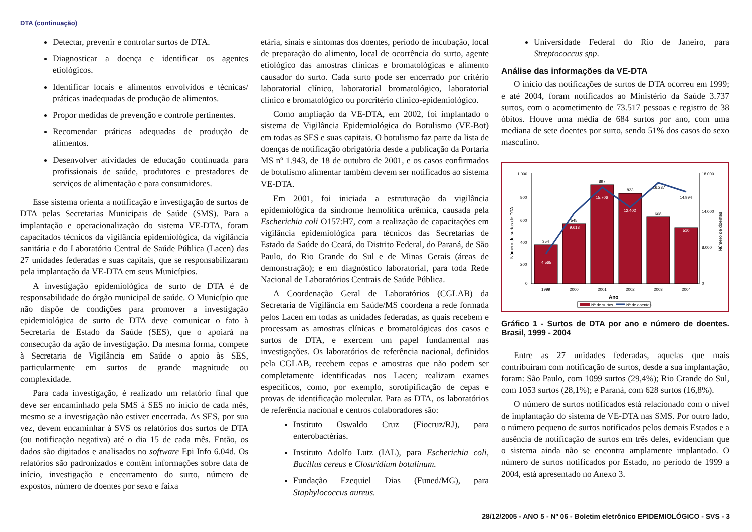DTA (continuação)
Detectar, prevenir e controlar surtos de DTA.
Diagnosticar a doença e identificar os agentes etiológicos.
Identificar locais e alimentos envolvidos e técnicas/ práticas inadequadas de produção de alimentos.
Propor medidas de prevenção e controle pertinentes.
Recomendar práticas adequadas de produção de alimentos.
Desenvolver atividades de educação continuada para profissionais de saúde, produtores e prestadores de serviços de alimentação e para consumidores.
Esse sistema orienta a notificação e investigação de surtos de DTA pelas Secretarias Municipais de Saúde (SMS). Para a implantação e operacionalização do sistema VE-DTA, foram capacitados técnicos da vigilância epidemiológica, da vigilância sanitária e do Laboratório Central de Saúde Pública (Lacen) das 27 unidades federadas e suas capitais, que se responsabilizaram pela implantação da VE-DTA em seus Municípios.
A investigação epidemiológica de surto de DTA é de responsabilidade do órgão municipal de saúde. O Município que não dispõe de condições para promover a investigação epidemiológica de surto de DTA deve comunicar o fato à Secretaria de Estado da Saúde (SES), que o apoiará na consecução da ação de investigação. Da mesma forma, compete à Secretaria de Vigilância em Saúde o apoio às SES, particularmente em surtos de grande magnitude ou complexidade.
Para cada investigação, é realizado um relatório final que deve ser encaminhado pela SMS à SES no início de cada mês, mesmo se a investigação não estiver encerrada. As SES, por sua vez, devem encaminhar à SVS os relatórios dos surtos de DTA (ou notificação negativa) até o dia 15 de cada mês. Então, os dados são digitados e analisados no software Epi Info 6.04d. Os relatórios são padronizados e contêm informações sobre data de início, investigação e encerramento do surto, número de expostos, número de doentes por sexo e faixa
etária, sinais e sintomas dos doentes, período de incubação, local de preparação do alimento, local de ocorrência do surto, agente etiológico das amostras clínicas e bromatológicas e alimento causador do surto. Cada surto pode ser encerrado por critério laboratorial clínico, laboratorial bromatológico, laboratorial clínico e bromatológico ou porcritério clínico-epidemiológico.
Como ampliação da VE-DTA, em 2002, foi implantado o sistema de Vigilância Epidemiológica do Botulismo (VE-Bot) em todas as SES e suas capitais. O botulismo faz parte da lista de doenças de notificação obrigatória desde a publicação da Portaria MS nº 1.943, de 18 de outubro de 2001, e os casos confirmados de botulismo alimentar também devem ser notificados ao sistema VE-DTA.
Em 2001, foi iniciada a estruturação da vigilância epidemiológica da síndrome hemolítica urêmica, causada pela Escherichia coli O157:H7, com a realização de capacitações em vigilância epidemiológica para técnicos das Secretarias de Estado da Saúde do Ceará, do Distrito Federal, do Paraná, de São Paulo, do Rio Grande do Sul e de Minas Gerais (áreas de demonstração); e em diagnóstico laboratorial, para toda Rede Nacional de Laboratórios Centrais de Saúde Pública.
A Coordenação Geral de Laboratórios (CGLAB) da Secretaria de Vigilância em Saúde/MS coordena a rede formada pelos Lacen em todas as unidades federadas, as quais recebem e processam as amostras clínicas e bromatológicas dos casos e surtos de DTA, e exercem um papel fundamental nas investigações. Os laboratórios de referência nacional, definidos pela CGLAB, recebem cepas e amostras que não podem ser completamente identificadas nos Lacen; realizam exames específicos, como, por exemplo, sorotipificação de cepas e provas de identificação molecular. Para as DTA, os laboratórios de referência nacional e centros colaboradores são:
Instituto Oswaldo Cruz (Fiocruz/RJ), para enterobactérias.
Instituto Adolfo Lutz (IAL), para Escherichia coli, Bacillus cereus e Clostridium botulinum.
Fundação Ezequiel Dias (Funed/MG), para Staphylococcus aureus.
Universidade Federal do Rio de Janeiro, para Streptococcus spp.
Análise das informações da VE-DTA
O início das notificações de surtos de DTA ocorreu em 1999; e até 2004, foram notificados ao Ministério da Saúde 3.737 surtos, com o acometimento de 73.517 pessoas e registro de 38 óbitos. Houve uma média de 684 surtos por ano, com uma mediana de sete doentes por surto, sendo 51% dos casos do sexo masculino.
1.000
800
600
400
200
0
18.000
14.000
8.000
0
Número de surtos de DTA
Número de doentes
354
545
897
823
608
510
4.565
9.613
15.706
12.402
16.237
14.994
1999
2000
2001
2002
2003
2004
Ano
Nº de surtos
Nº de doentes
Gráfico 1 - Surtos de DTA por ano e número de doentes. Brasil, 1999 - 2004
Entre as 27 unidades federadas, aquelas que mais contribuíram com notificação de surtos, desde a sua implantação, foram: São Paulo, com 1099 surtos (29,4%); Rio Grande do Sul, com 1053 surtos (28,1%); e Paraná, com 628 surtos (16,8%).
O número de surtos notificados está relacionado com o nível de implantação do sistema de VE-DTA nas SMS. Por outro lado, o número pequeno de surtos notificados pelos demais Estados e a ausência de notificação de surtos em três deles, evidenciam que o sistema ainda não se encontra amplamente implantado. O número de surtos notificados por Estado, no período de 1999 a 2004, está apresentado no Anexo 3.
28/12/2005 - ANO 5 - Nº 06 - Boletim eletrônico EPIDEMIOLÓGICO - SVS - 3